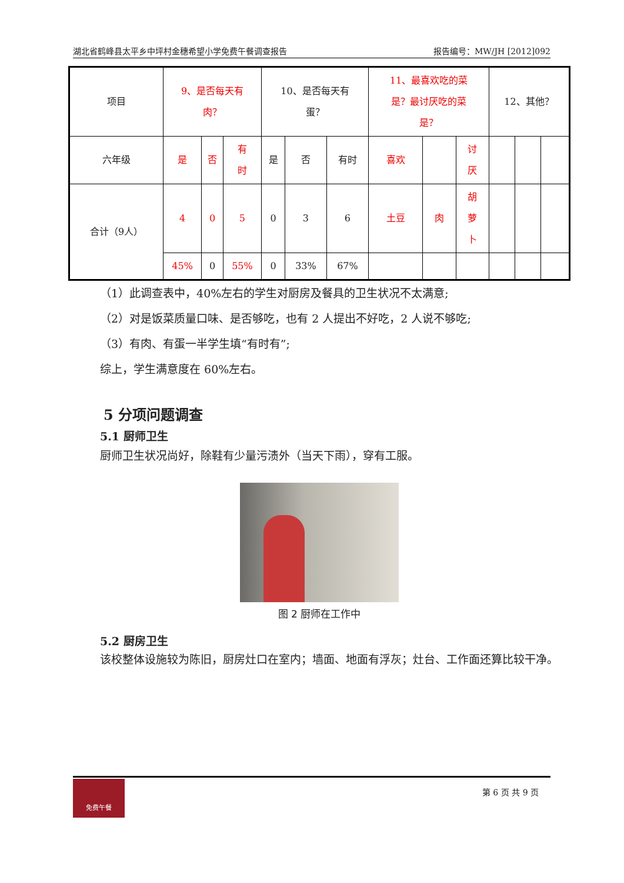湖北省鹤峰县太平乡中坪村金穗希望小学免费午餐调查报告 报告编号：MW/JH [2012]092
| 项目 | 9、是否每天有 肉？ | | | 10、是否每天有 蛋？ | | | 11、最喜欢吃的菜 是？最讨厌吃的菜 是？ | | | 12、其他？ | | |
| 六年级 | 是 | 否 | 有 时 | 是 | 否 | 有时 | 喜欢 | | 讨 厌 | | | |
| 合计（9人） | 4 | 0 | 5 | 0 | 3 | 6 | 土豆 | 肉 | 胡 萝 卜 | | | |
| | 45% | 0 | 55% | 0 | 33% | 67% | | | | | | |
（1）此调查表中，40%左右的学生对厨房及餐具的卫生状况不太满意;
（2）对是饭菜质量口味、是否够吃，也有 2 人提出不好吃，2 人说不够吃;
（3）有肉、有蛋一半学生填“有时有”;
综上，学生满意度在 60%左右。
5 分项问题调查
5.1 厨师卫生
厨师卫生状况尚好，除鞋有少量污渍外（当天下雨），穿有工服。
图 2 厨师在工作中
5.2 厨房卫生
该校整体设施较为陈旧，厨房灶口在室内；墙面、地面有浮灰；灶台、工作面还算比较干净。
免费午餐
第 6 页 共 9 页